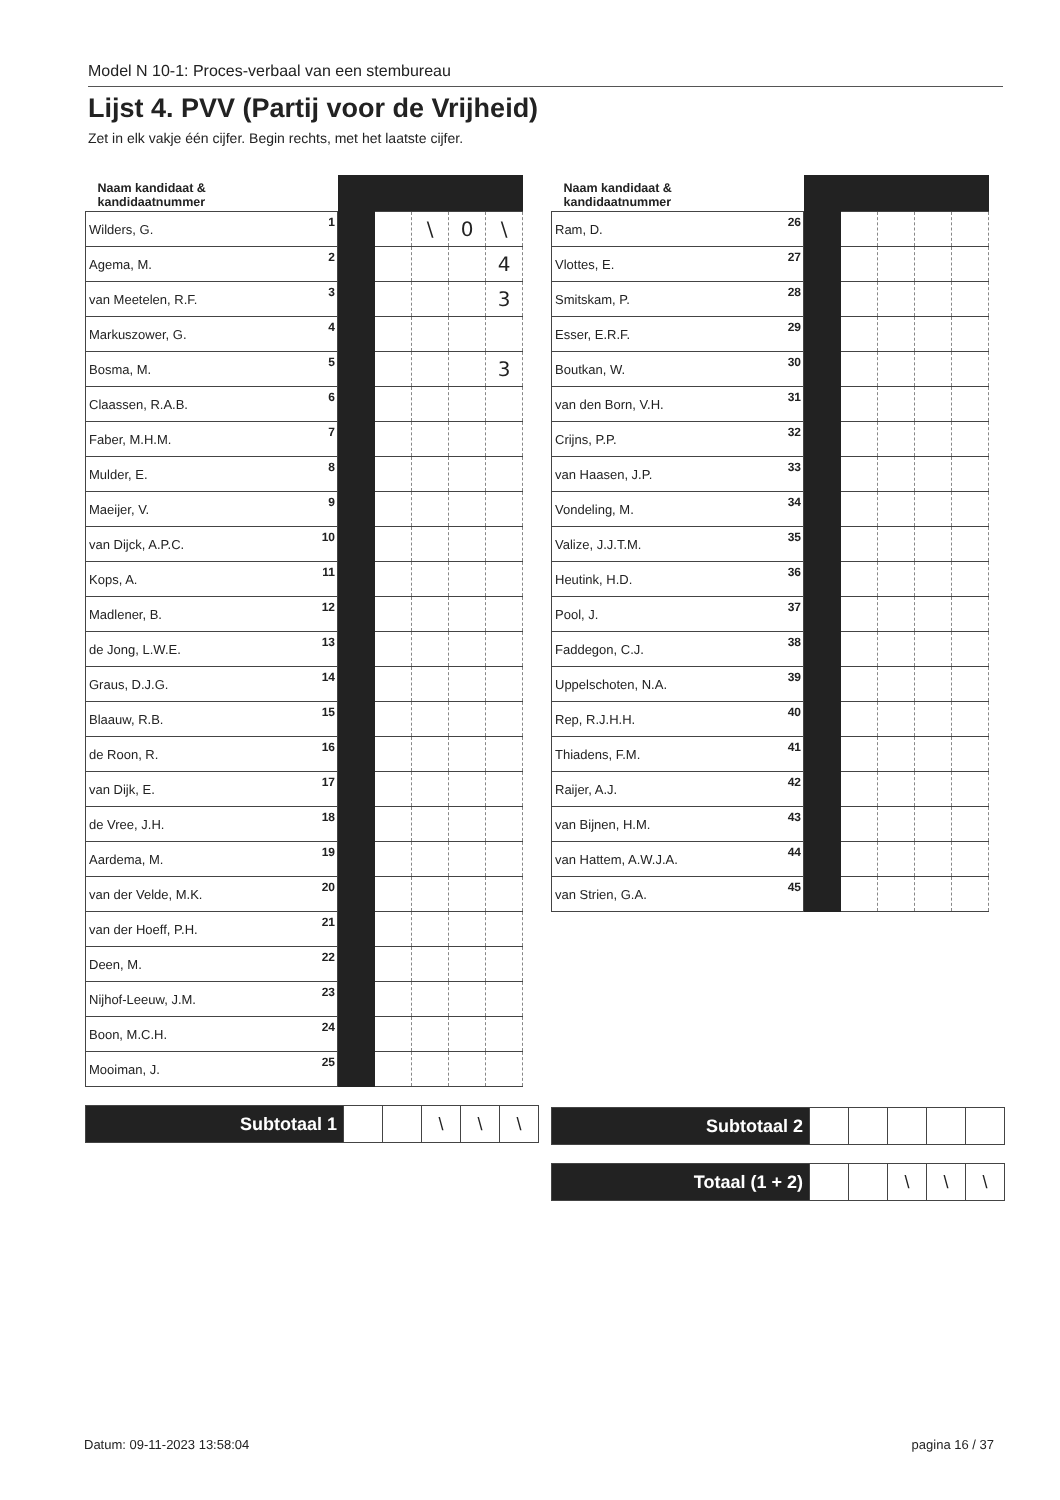Model N 10-1: Proces-verbaal van een stembureau
Lijst 4. PVV (Partij voor de Vrijheid)
Zet in elk vakje één cijfer. Begin rechts, met het laatste cijfer.
| Naam kandidaat & kandidaatnummer | | | | | |
| --- | --- | --- | --- | --- | --- |
| Wilders, G. 1 | | | \ | 0 | \ |
| Agema, M. 2 | | | | | 4 |
| van Meetelen, R.F. 3 | | | | | 3 |
| Markuszower, G. 4 | | | | | |
| Bosma, M. 5 | | | | | 3 |
| Claassen, R.A.B. 6 | | | | | |
| Faber, M.H.M. 7 | | | | | |
| Mulder, E. 8 | | | | | |
| Maeijer, V. 9 | | | | | |
| van Dijck, A.P.C. 10 | | | | | |
| Kops, A. 11 | | | | | |
| Madlener, B. 12 | | | | | |
| de Jong, L.W.E. 13 | | | | | |
| Graus, D.J.G. 14 | | | | | |
| Blaauw, R.B. 15 | | | | | |
| de Roon, R. 16 | | | | | |
| van Dijk, E. 17 | | | | | |
| de Vree, J.H. 18 | | | | | |
| Aardema, M. 19 | | | | | |
| van der Velde, M.K. 20 | | | | | |
| van der Hoeff, P.H. 21 | | | | | |
| Deen, M. 22 | | | | | |
| Nijhof-Leeuw, J.M. 23 | | | | | |
| Boon, M.C.H. 24 | | | | | |
| Mooiman, J. 25 | | | | | |
| Subtotaal 1 | | | \ | \ | \ |
| Naam kandidaat & kandidaatnummer | | | | | |
| --- | --- | --- | --- | --- | --- |
| Ram, D. 26 | | | | | |
| Vlottes, E. 27 | | | | | |
| Smitskam, P. 28 | | | | | |
| Esser, E.R.F. 29 | | | | | |
| Boutkan, W. 30 | | | | | |
| van den Born, V.H. 31 | | | | | |
| Crijns, P.P. 32 | | | | | |
| van Haasen, J.P. 33 | | | | | |
| Vondeling, M. 34 | | | | | |
| Valize, J.J.T.M. 35 | | | | | |
| Heutink, H.D. 36 | | | | | |
| Pool, J. 37 | | | | | |
| Faddegon, C.J. 38 | | | | | |
| Uppelschoten, N.A. 39 | | | | | |
| Rep, R.J.H.H. 40 | | | | | |
| Thiadens, F.M. 41 | | | | | |
| Raijer, A.J. 42 | | | | | |
| van Bijnen, H.M. 43 | | | | | |
| van Hattem, A.W.J.A. 44 | | | | | |
| van Strien, G.A. 45 | | | | | |
| Subtotaal 2 | | | | | |
| Totaal (1 + 2) | | | \ | \ | \ |
Datum: 09-11-2023 13:58:04 pagina 16 / 37